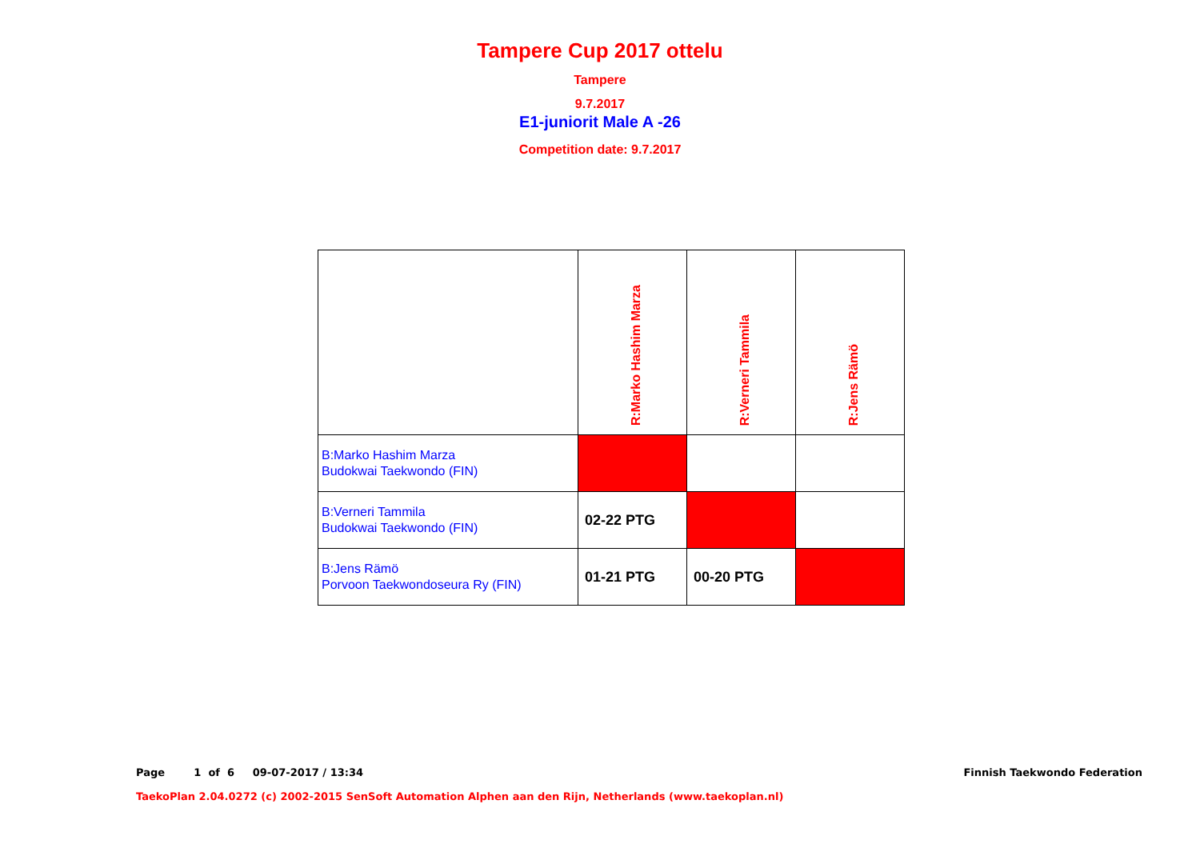Tampere Cup 2017 ottelu
Tampere
9.7.2017
E1-juniorit Male A -26
Competition date: 9.7.2017
| | R:Marko Hashim Marza | R:Verneri Tammila | R:Jens Rämö |
| B:Marko Hashim Marza Budokwai Taekwondo (FIN) | | | |
| B:Verneri Tammila Budokwai Taekwondo (FIN) | 02-22 PTG | | |
| B:Jens Rämö Porvoon Taekwondoseura Ry (FIN) | 01-21 PTG | 00-20 PTG | |
Page 1 of 6 09-07-2017 / 13:34
Finnish Taekwondo Federation
TaekoPlan 2.04.0272 (c) 2002-2015 SenSoft Automation Alphen aan den Rijn, Netherlands (www.taekoplan.nl)